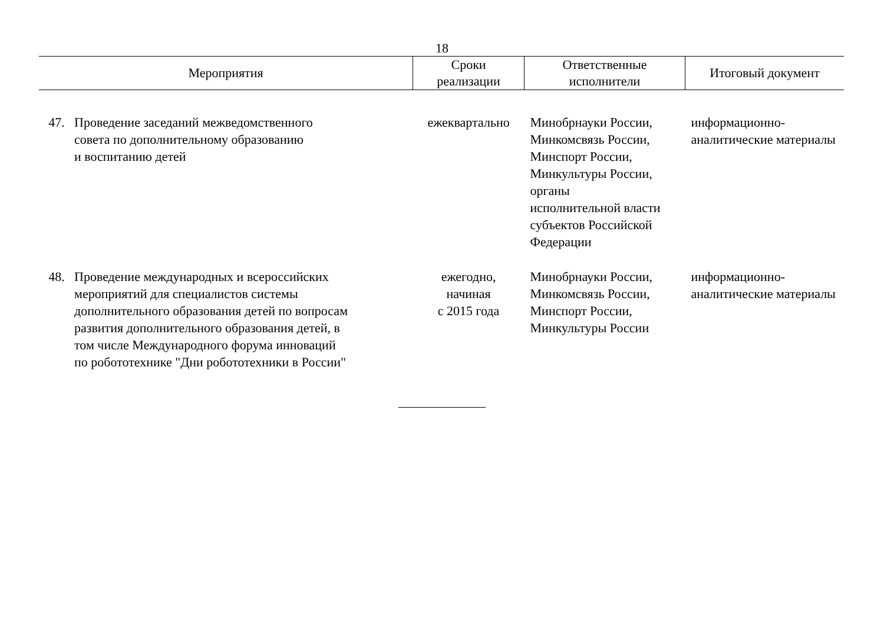18
| Мероприятия | | Сроки реализации | Ответственные исполнители | Итоговый документ |
| --- | --- | --- | --- | --- |
| 47. | Проведение заседаний межведомственного совета по дополнительному образованию и воспитанию детей | ежеквартально | Минобрнауки России, Минкомсвязь России, Минспорт России, Минкультуры России, органы исполнительной власти субъектов Российской Федерации | информационно- аналитические материалы |
| 48. | Проведение международных и всероссийских мероприятий для специалистов системы дополнительного образования детей по вопросам развития дополнительного образования детей, в том числе Международного форума инноваций по робототехнике "Дни робототехники в России" | ежегодно, начиная с 2015 года | Минобрнауки России, Минкомсвязь России, Минспорт России, Минкультуры России | информационно- аналитические материалы |